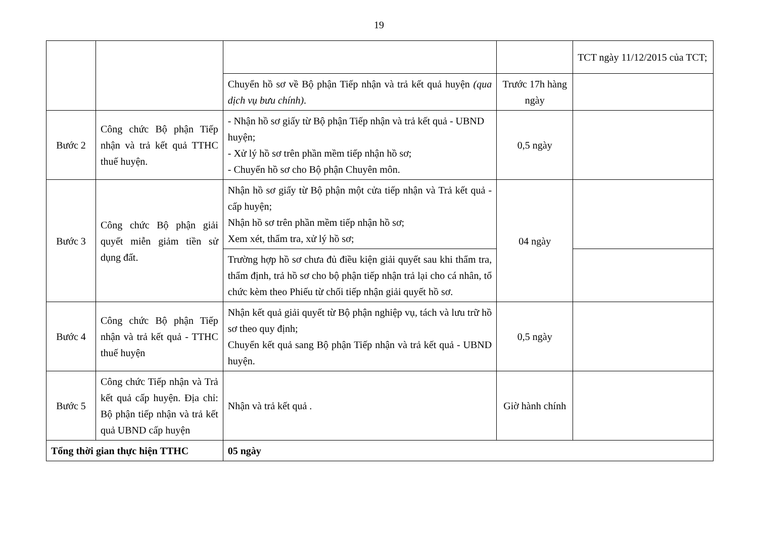19
| | | | | TCT ngày 11/12/2015 của TCT; |
| | | Chuyển hồ sơ về Bộ phận Tiếp nhận và trả kết quả huyện (qua dịch vụ bưu chính) . | Trước 17h hàng ngày | |
| Bước 2 | Công chức Bộ phận Tiếp nhận và trả kết quả TTHC thuế huyện. | - Nhận hồ sơ giấy từ Bộ phận Tiếp nhận và trả kết quả - UBND huyện; - Xử lý hồ sơ trên phần mềm tiếp nhận hồ sơ; - Chuyển hồ sơ cho Bộ phận Chuyên môn. | 0,5 ngày | |
| Bước 3 | Công chức Bộ phận giải quyết miễn giảm tiền sử dụng đất. | Nhận hồ sơ giấy từ Bộ phận một cửa tiếp nhận và Trả kết quả - cấp huyện; Nhận hồ sơ trên phần mềm tiếp nhận hồ sơ; Xem xét, thẩm tra, xử lý hồ sơ; | 04 ngày | |
| | | Trường hợp hồ sơ chưa đủ điều kiện giải quyết sau khi thẩm tra, thẩm định, trả hồ sơ cho bộ phận tiếp nhận trả lại cho cá nhân, tổ chức kèm theo Phiếu từ chối tiếp nhận giải quyết hồ sơ. | | |
| Bước 4 | Công chức Bộ phận Tiếp nhận và trả kết quả - TTHC thuế huyện | Nhận kết quả giải quyết từ Bộ phận nghiệp vụ, tách và lưu trữ hồ sơ theo quy định; Chuyển kết quả sang Bộ phận Tiếp nhận và trả kết quả - UBND huyện. | 0,5 ngày | |
| Bước 5 | Công chức Tiếp nhận và Trả kết quả cấp huyện. Địa chỉ: Bộ phận tiếp nhận và trả kết quả UBND cấp huyện | Nhận và trả kết quả . | Giờ hành chính | |
| Tổng thời gian thực hiện TTHC | | 05 ngày | | |